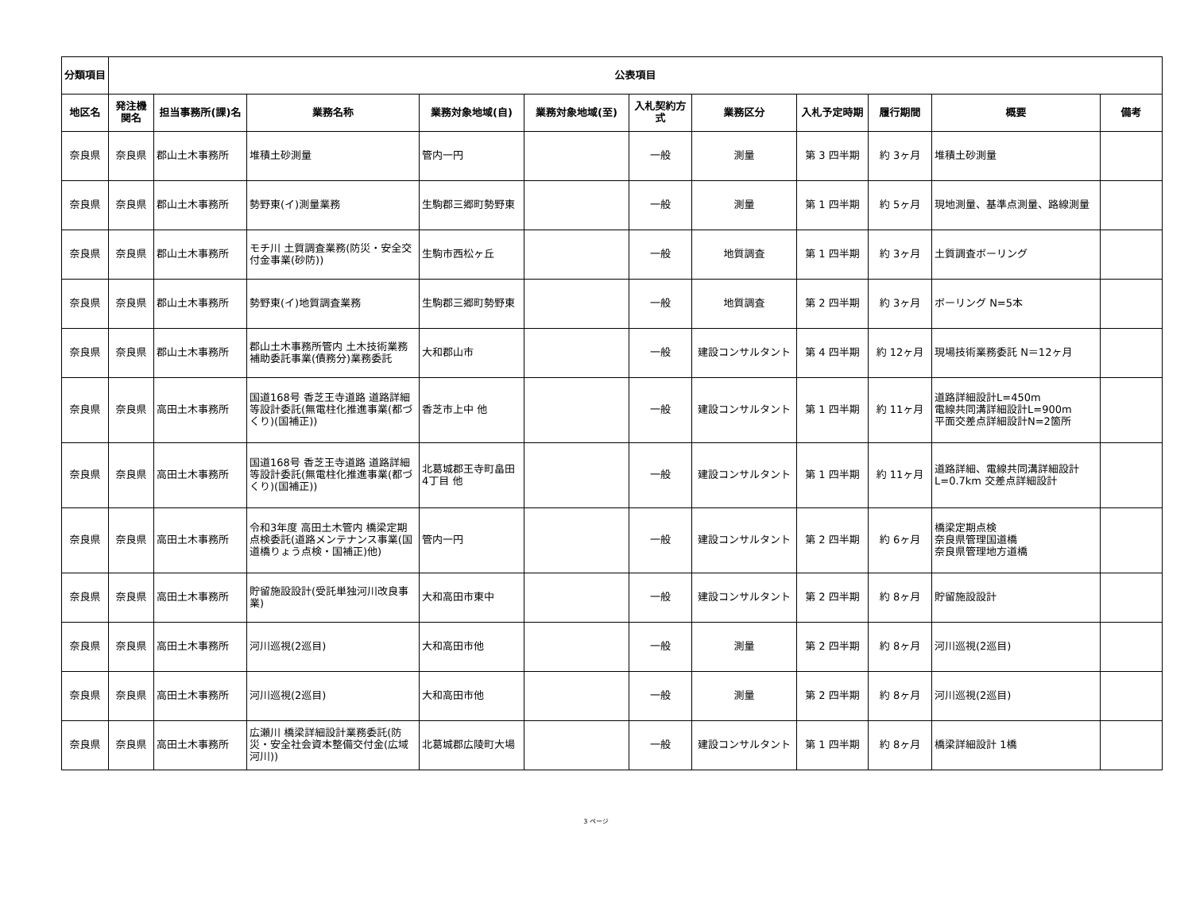| 分類項目 | 公表項目 | | | | | | | | | | |
| --- | --- | --- | --- | --- | --- | --- | --- | --- | --- | --- | --- |
| 地区名 | 発注機関名 | 担当事務所(課)名 | 業務名称 | 業務対象地域(自) | 業務対象地域(至) | 入札契約方式 | 業務区分 | 入札予定時期 | 履行期間 | 概要 | 備考 |
| 奈良県 | 奈良県 | 郡山土木事務所 | 堆積土砂測量 | 管内一円 | | 一般 | 測量 | 第 3 四半期 | 約 3ヶ月 | 堆積土砂測量 | |
| 奈良県 | 奈良県 | 郡山土木事務所 | 勢野東(イ)測量業務 | 生駒郡三郷町勢野東 | | 一般 | 測量 | 第 1 四半期 | 約 5ヶ月 | 現地測量、基準点測量、路線測量 | |
| 奈良県 | 奈良県 | 郡山土木事務所 | モチ川 土質調査業務(防災・安全交付金事業(砂防)) | 生駒市西松ヶ丘 | | 一般 | 地質調査 | 第 1 四半期 | 約 3ヶ月 | 土質調査ボーリング | |
| 奈良県 | 奈良県 | 郡山土木事務所 | 勢野東(イ)地質調査業務 | 生駒郡三郷町勢野東 | | 一般 | 地質調査 | 第 2 四半期 | 約 3ヶ月 | ボーリング N=5本 | |
| 奈良県 | 奈良県 | 郡山土木事務所 | 郡山土木事務所管内 土木技術業務補助委託事業(債務分)業務委託 | 大和郡山市 | | 一般 | 建設コンサルタント | 第 4 四半期 | 約 12ヶ月 | 現場技術業務委託 N＝12ヶ月 | |
| 奈良県 | 奈良県 | 高田土木事務所 | 国道168号 香芝王寺道路 道路詳細等設計委託(無電柱化推進事業(都づくり)(国補正)) | 香芝市上中 他 | | 一般 | 建設コンサルタント | 第 1 四半期 | 約 11ヶ月 | 道路詳細設計L=450m 電線共同溝詳細設計L=900m 平面交差点詳細設計N=2箇所 | |
| 奈良県 | 奈良県 | 高田土木事務所 | 国道168号 香芝王寺道路 道路詳細等設計委託(無電柱化推進事業(都づくり)(国補正)) | 北葛城郡王寺町畠田4丁目 他 | | 一般 | 建設コンサルタント | 第 1 四半期 | 約 11ヶ月 | 道路詳細、電線共同溝詳細設計L=0.7km 交差点詳細設計 | |
| 奈良県 | 奈良県 | 高田土木事務所 | 令和3年度 高田土木管内 橋梁定期点検委託(道路メンテナンス事業(国道橋りょう点検・国補正)他) | 管内一円 | | 一般 | 建設コンサルタント | 第 2 四半期 | 約 6ヶ月 | 橋梁定期点検 奈良県管理国道橋 奈良県管理地方道橋 | |
| 奈良県 | 奈良県 | 高田土木事務所 | 貯留施設設計(受託単独河川改良事業) | 大和高田市東中 | | 一般 | 建設コンサルタント | 第 2 四半期 | 約 8ヶ月 | 貯留施設設計 | |
| 奈良県 | 奈良県 | 高田土木事務所 | 河川巡視(2巡目) | 大和高田市他 | | 一般 | 測量 | 第 2 四半期 | 約 8ヶ月 | 河川巡視(2巡目) | |
| 奈良県 | 奈良県 | 高田土木事務所 | 河川巡視(2巡目) | 大和高田市他 | | 一般 | 測量 | 第 2 四半期 | 約 8ヶ月 | 河川巡視(2巡目) | |
| 奈良県 | 奈良県 | 高田土木事務所 | 広瀬川 橋梁詳細設計業務委託(防災・安全社会資本整備交付金(広域河川)) | 北葛城郡広陵町大場 | | 一般 | 建設コンサルタント | 第 1 四半期 | 約 8ヶ月 | 橋梁詳細設計 1橋 | |
3 ページ